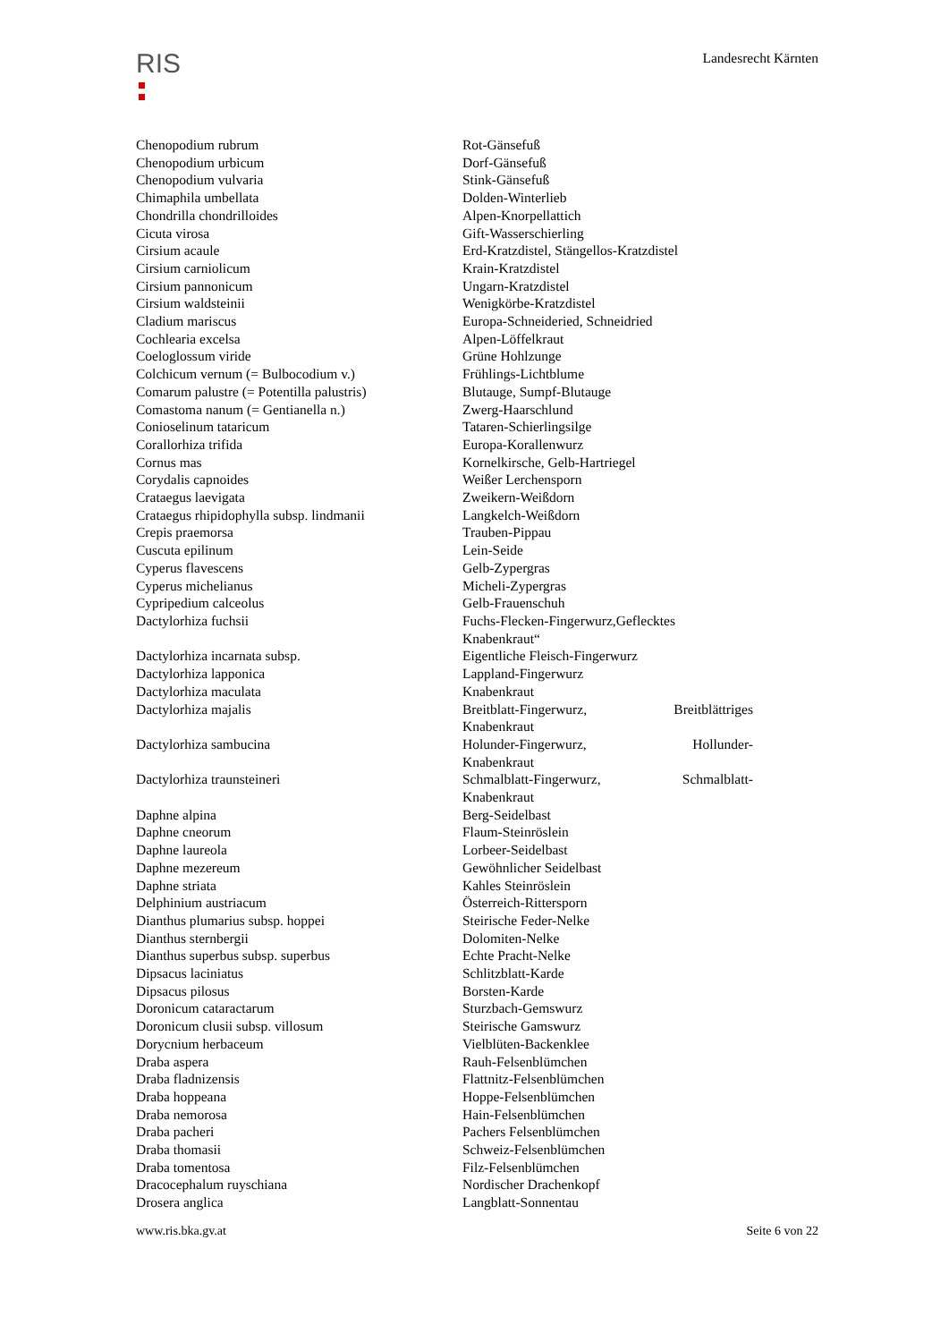RIS
Landesrecht Kärnten
| Chenopodium rubrum | Rot-Gänsefuß |
| Chenopodium urbicum | Dorf-Gänsefuß |
| Chenopodium vulvaria | Stink-Gänsefuß |
| Chimaphila umbellata | Dolden-Winterlieb |
| Chondrilla chondrilloides | Alpen-Knorpellattich |
| Cicuta virosa | Gift-Wasserschierling |
| Cirsium acaule | Erd-Kratzdistel, Stängellos-Kratzdistel |
| Cirsium carniolicum | Krain-Kratzdistel |
| Cirsium pannonicum | Ungarn-Kratzdistel |
| Cirsium waldsteinii | Wenigkörbe-Kratzdistel |
| Cladium mariscus | Europa-Schneideried, Schneidried |
| Cochlearia excelsa | Alpen-Löffelkraut |
| Coeloglossum viride | Grüne Hohlzunge |
| Colchicum vernum (= Bulbocodium v.) | Frühlings-Lichtblume |
| Comarum palustre (= Potentilla palustris) | Blutauge, Sumpf-Blutauge |
| Comastoma nanum (= Gentianella n.) | Zwerg-Haarschlund |
| Conioselinum tataricum | Tataren-Schierlingsilge |
| Corallorhiza trifida | Europa-Korallenwurz |
| Cornus mas | Kornelkirsche, Gelb-Hartriegel |
| Corydalis capnoides | Weißer Lerchensporn |
| Crataegus laevigata | Zweikern-Weißdorn |
| Crataegus rhipidophylla subsp. lindmanii | Langkelch-Weißdorn |
| Crepis praemorsa | Trauben-Pippau |
| Cuscuta epilinum | Lein-Seide |
| Cyperus flavescens | Gelb-Zypergras |
| Cyperus michelianus | Micheli-Zypergras |
| Cypripedium calceolus | Gelb-Frauenschuh |
| Dactylorhiza fuchsii | Fuchs-Flecken-Fingerwurz,Geflecktes Knabenkraut“ |
| Dactylorhiza incarnata subsp. | Eigentliche Fleisch-Fingerwurz |
| Dactylorhiza lapponica | Lappland-Fingerwurz |
| Dactylorhiza maculata | Knabenkraut |
| Dactylorhiza majalis | Breitblatt-Fingerwurz, Breitblättriges Knabenkraut |
| Dactylorhiza sambucina | Holunder-Fingerwurz, Hollunder- Knabenkraut |
| Dactylorhiza traunsteineri | Schmalblatt-Fingerwurz, Schmalblatt- Knabenkraut |
| Daphne alpina | Berg-Seidelbast |
| Daphne cneorum | Flaum-Steinröslein |
| Daphne laureola | Lorbeer-Seidelbast |
| Daphne mezereum | Gewöhnlicher Seidelbast |
| Daphne striata | Kahles Steinröslein |
| Delphinium austriacum | Österreich-Rittersporn |
| Dianthus plumarius subsp. hoppei | Steirische Feder-Nelke |
| Dianthus sternbergii | Dolomiten-Nelke |
| Dianthus superbus subsp. superbus | Echte Pracht-Nelke |
| Dipsacus laciniatus | Schlitzblatt-Karde |
| Dipsacus pilosus | Borsten-Karde |
| Doronicum cataractarum | Sturzbach-Gemswurz |
| Doronicum clusii subsp. villosum | Steirische Gamswurz |
| Dorycnium herbaceum | Vielblüten-Backenklee |
| Draba aspera | Rauh-Felsenblümchen |
| Draba fladnizensis | Flattnitz-Felsenblümchen |
| Draba hoppeana | Hoppe-Felsenblümchen |
| Draba nemorosa | Hain-Felsenblümchen |
| Draba pacheri | Pachers Felsenblümchen |
| Draba thomasii | Schweiz-Felsenblümchen |
| Draba tomentosa | Filz-Felsenblümchen |
| Dracocephalum ruyschiana | Nordischer Drachenkopf |
| Drosera anglica | Langblatt-Sonnentau |
www.ris.bka.gv.at Seite 6 von 22